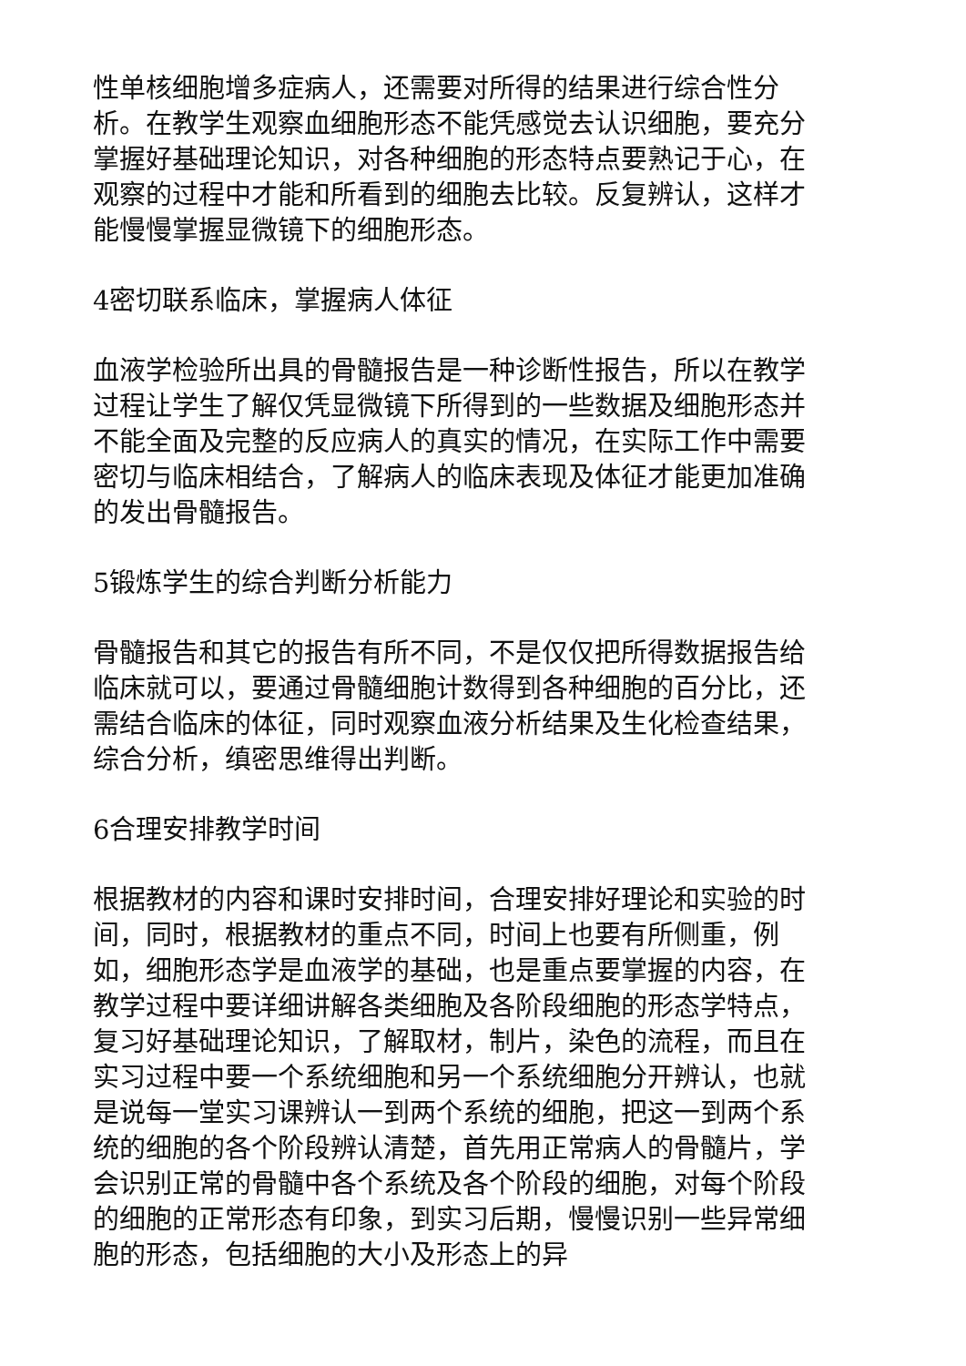性单核细胞增多症病人，还需要对所得的结果进行综合性分析。在教学生观察血细胞形态不能凭感觉去认识细胞，要充分掌握好基础理论知识，对各种细胞的形态特点要熟记于心，在观察的过程中才能和所看到的细胞去比较。反复辨认，这样才能慢慢掌握显微镜下的细胞形态。
4密切联系临床，掌握病人体征
血液学检验所出具的骨髓报告是一种诊断性报告，所以在教学过程让学生了解仅凭显微镜下所得到的一些数据及细胞形态并不能全面及完整的反应病人的真实的情况，在实际工作中需要密切与临床相结合，了解病人的临床表现及体征才能更加准确的发出骨髓报告。
5锻炼学生的综合判断分析能力
骨髓报告和其它的报告有所不同，不是仅仅把所得数据报告给临床就可以，要通过骨髓细胞计数得到各种细胞的百分比，还需结合临床的体征，同时观察血液分析结果及生化检查结果，综合分析，缜密思维得出判断。
6合理安排教学时间
根据教材的内容和课时安排时间，合理安排好理论和实验的时间，同时，根据教材的重点不同，时间上也要有所侧重，例如，细胞形态学是血液学的基础，也是重点要掌握的内容，在教学过程中要详细讲解各类细胞及各阶段细胞的形态学特点，复习好基础理论知识，了解取材，制片，染色的流程，而且在实习过程中要一个系统细胞和另一个系统细胞分开辨认，也就是说每一堂实习课辨认一到两个系统的细胞，把这一到两个系统的细胞的各个阶段辨认清楚，首先用正常病人的骨髓片，学会识别正常的骨髓中各个系统及各个阶段的细胞，对每个阶段的细胞的正常形态有印象，到实习后期，慢慢识别一些异常细胞的形态，包括细胞的大小及形态上的异